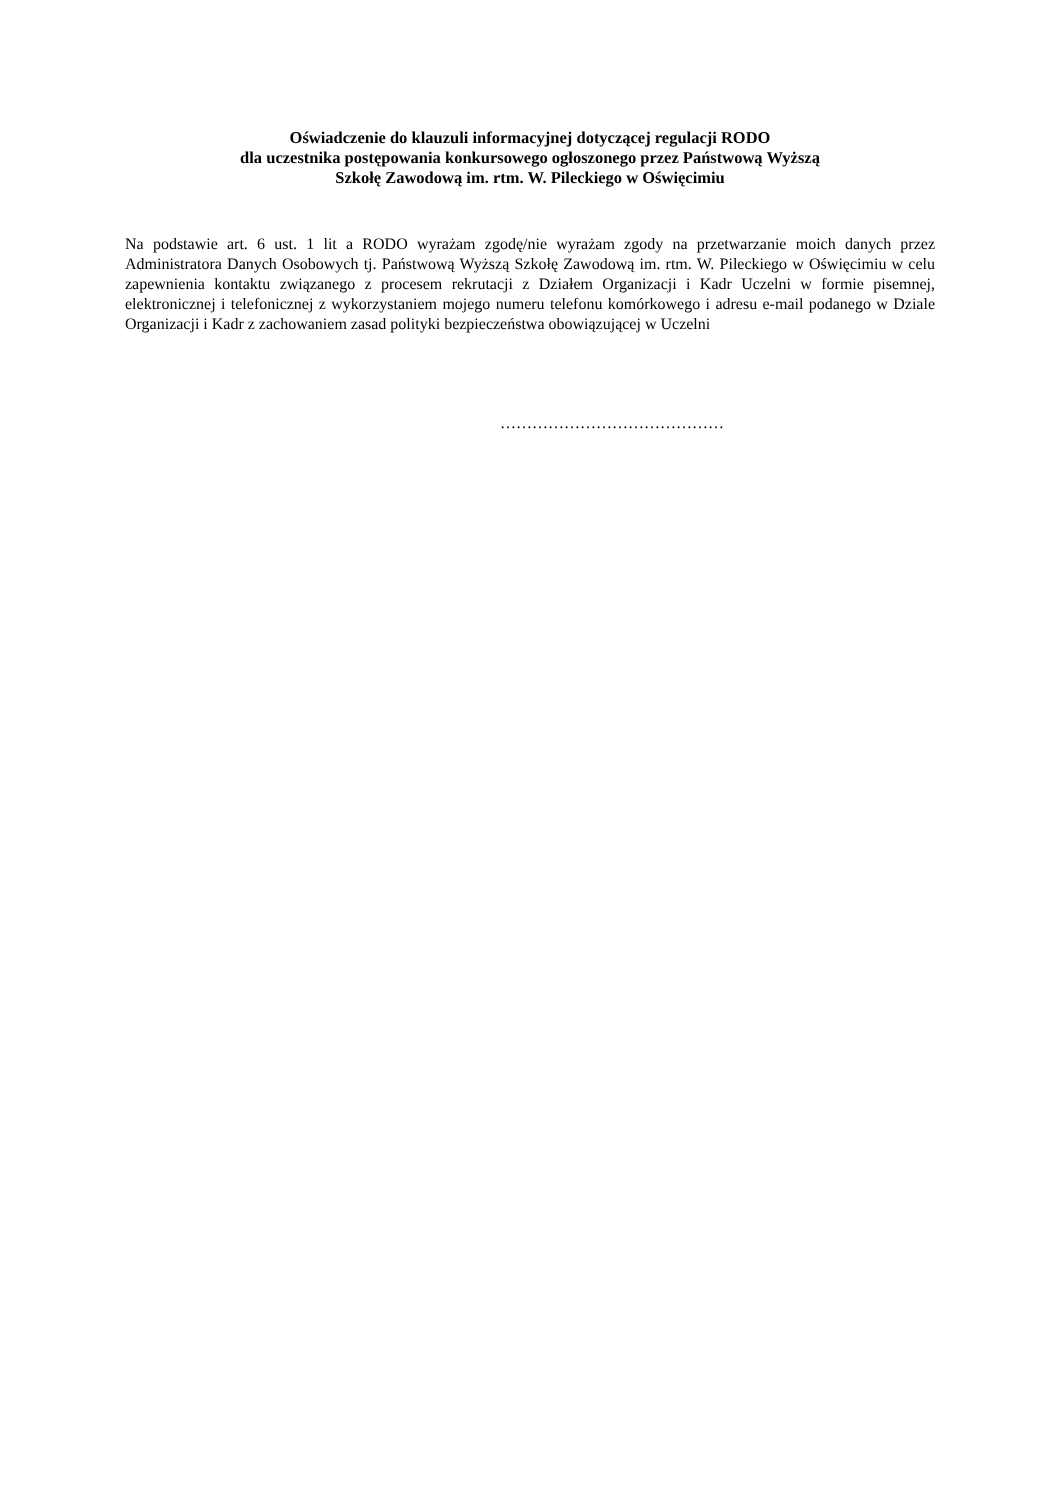Oświadczenie do klauzuli informacyjnej dotyczącej regulacji RODO
dla uczestnika postępowania konkursowego ogłoszonego przez Państwową Wyższą
Szkołę Zawodową im. rtm. W. Pileckiego w Oświęcimiu
Na podstawie art. 6 ust. 1 lit a RODO wyrażam zgodę/nie wyrażam zgody na przetwarzanie moich danych przez Administratora Danych Osobowych tj. Państwową Wyższą Szkołę Zawodową im. rtm. W. Pileckiego w Oświęcimiu w celu zapewnienia kontaktu związanego z procesem rekrutacji z Działem Organizacji i Kadr Uczelni w formie pisemnej, elektronicznej i telefonicznej z wykorzystaniem mojego numeru telefonu komórkowego i adresu e-mail podanego w Dziale Organizacji i Kadr z zachowaniem zasad polityki bezpieczeństwa obowiązującej w Uczelni
……………………………………